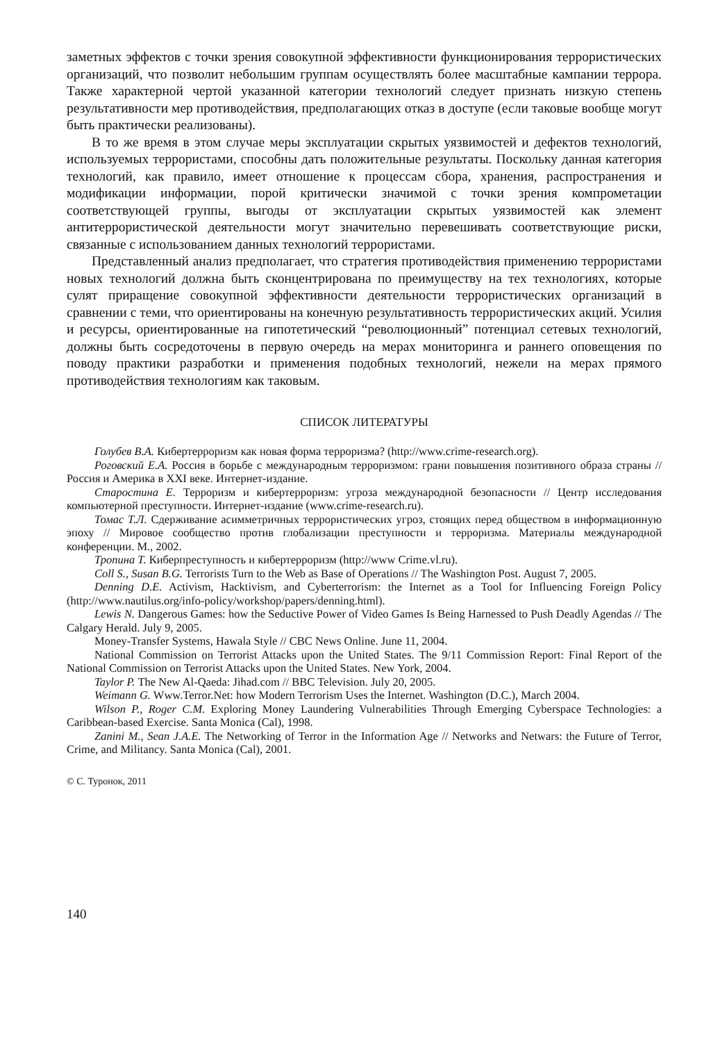заметных эффектов с точки зрения совокупной эффективности функционирования террористических организаций, что позволит небольшим группам осуществлять более масштабные кампании террора. Также характерной чертой указанной категории технологий следует признать низкую степень результативности мер противодействия, предполагающих отказ в доступе (если таковые вообще могут быть практически реализованы).
В то же время в этом случае меры эксплуатации скрытых уязвимостей и дефектов технологий, используемых террористами, способны дать положительные результаты. Поскольку данная категория технологий, как правило, имеет отношение к процессам сбора, хранения, распространения и модификации информации, порой критически значимой с точки зрения компрометации соответствующей группы, выгоды от эксплуатации скрытых уязвимостей как элемент антитеррористической деятельности могут значительно перевешивать соответствующие риски, связанные с использованием данных технологий террористами.
Представленный анализ предполагает, что стратегия противодействия применению террористами новых технологий должна быть сконцентрирована по преимуществу на тех технологиях, которые сулят приращение совокупной эффективности деятельности террористических организаций в сравнении с теми, что ориентированы на конечную результативность террористических акций. Усилия и ресурсы, ориентированные на гипотетический “революционный” потенциал сетевых технологий, должны быть сосредоточены в первую очередь на мерах мониторинга и раннего оповещения по поводу практики разработки и применения подобных технологий, нежели на мерах прямого противодействия технологиям как таковым.
СПИСОК ЛИТЕРАТУРЫ
Голубев В.А. Кибертерроризм как новая форма терроризма? (http://www.crime-research.org).
Роговский Е.А. Россия в борьбе с международным терроризмом: грани повышения позитивного образа страны // Россия и Америка в XXI веке. Интернет-издание.
Старостина Е. Терроризм и кибертерроризм: угроза международной безопасности // Центр исследования компьютерной преступности. Интернет-издание (www.crime-research.ru).
Томас Т.Л. Сдерживание асимметричных террористических угроз, стоящих перед обществом в информационную эпоху // Мировое сообщество против глобализации преступности и терроризма. Материалы международной конференции. М., 2002.
Тропина Т. Киберпреступность и кибертерроризм (http://www Crime.vl.ru).
Coll S., Susan B.G. Terrorists Turn to the Web as Base of Operations // The Washington Post. August 7, 2005.
Denning D.E. Activism, Hacktivism, and Cyberterrorism: the Internet as a Tool for Influencing Foreign Policy (http://www.nautilus.org/info-policy/workshop/papers/denning.html).
Lewis N. Dangerous Games: how the Seductive Power of Video Games Is Being Harnessed to Push Deadly Agendas // The Calgary Herald. July 9, 2005.
Money-Transfer Systems, Hawala Style // CBC News Online. June 11, 2004.
National Commission on Terrorist Attacks upon the United States. The 9/11 Commission Report: Final Report of the National Commission on Terrorist Attacks upon the United States. New York, 2004.
Taylor P. The New Al-Qaeda: Jihad.com // BBC Television. July 20, 2005.
Weimann G. Www.Terror.Net: how Modern Terrorism Uses the Internet. Washington (D.C.), March 2004.
Wilson P., Roger C.M. Exploring Money Laundering Vulnerabilities Through Emerging Cyberspace Technologies: a Caribbean-based Exercise. Santa Monica (Cal), 1998.
Zanini M., Sean J.A.E. The Networking of Terror in the Information Age // Networks and Netwars: the Future of Terror, Crime, and Militancy. Santa Monica (Cal), 2001.
© С. Туронок, 2011
140